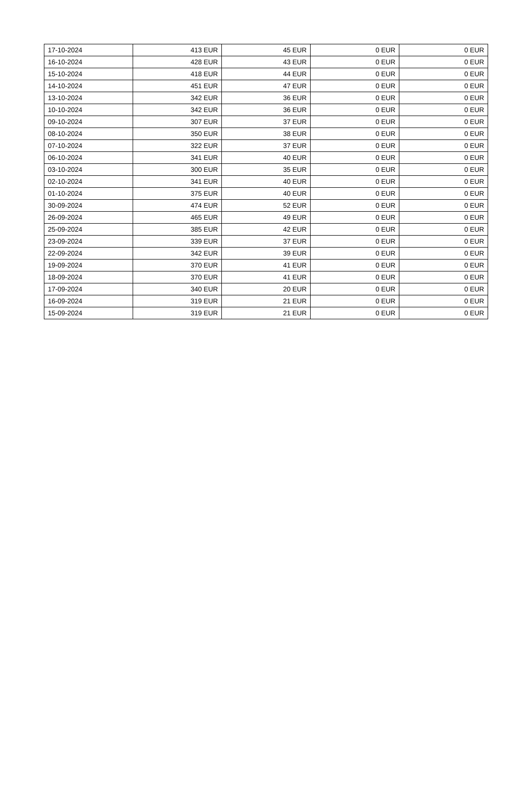| 17-10-2024 | 413 EUR | 45 EUR | 0 EUR | 0 EUR |
| 16-10-2024 | 428 EUR | 43 EUR | 0 EUR | 0 EUR |
| 15-10-2024 | 418 EUR | 44 EUR | 0 EUR | 0 EUR |
| 14-10-2024 | 451 EUR | 47 EUR | 0 EUR | 0 EUR |
| 13-10-2024 | 342 EUR | 36 EUR | 0 EUR | 0 EUR |
| 10-10-2024 | 342 EUR | 36 EUR | 0 EUR | 0 EUR |
| 09-10-2024 | 307 EUR | 37 EUR | 0 EUR | 0 EUR |
| 08-10-2024 | 350 EUR | 38 EUR | 0 EUR | 0 EUR |
| 07-10-2024 | 322 EUR | 37 EUR | 0 EUR | 0 EUR |
| 06-10-2024 | 341 EUR | 40 EUR | 0 EUR | 0 EUR |
| 03-10-2024 | 300 EUR | 35 EUR | 0 EUR | 0 EUR |
| 02-10-2024 | 341 EUR | 40 EUR | 0 EUR | 0 EUR |
| 01-10-2024 | 375 EUR | 40 EUR | 0 EUR | 0 EUR |
| 30-09-2024 | 474 EUR | 52 EUR | 0 EUR | 0 EUR |
| 26-09-2024 | 465 EUR | 49 EUR | 0 EUR | 0 EUR |
| 25-09-2024 | 385 EUR | 42 EUR | 0 EUR | 0 EUR |
| 23-09-2024 | 339 EUR | 37 EUR | 0 EUR | 0 EUR |
| 22-09-2024 | 342 EUR | 39 EUR | 0 EUR | 0 EUR |
| 19-09-2024 | 370 EUR | 41 EUR | 0 EUR | 0 EUR |
| 18-09-2024 | 370 EUR | 41 EUR | 0 EUR | 0 EUR |
| 17-09-2024 | 340 EUR | 20 EUR | 0 EUR | 0 EUR |
| 16-09-2024 | 319 EUR | 21 EUR | 0 EUR | 0 EUR |
| 15-09-2024 | 319 EUR | 21 EUR | 0 EUR | 0 EUR |